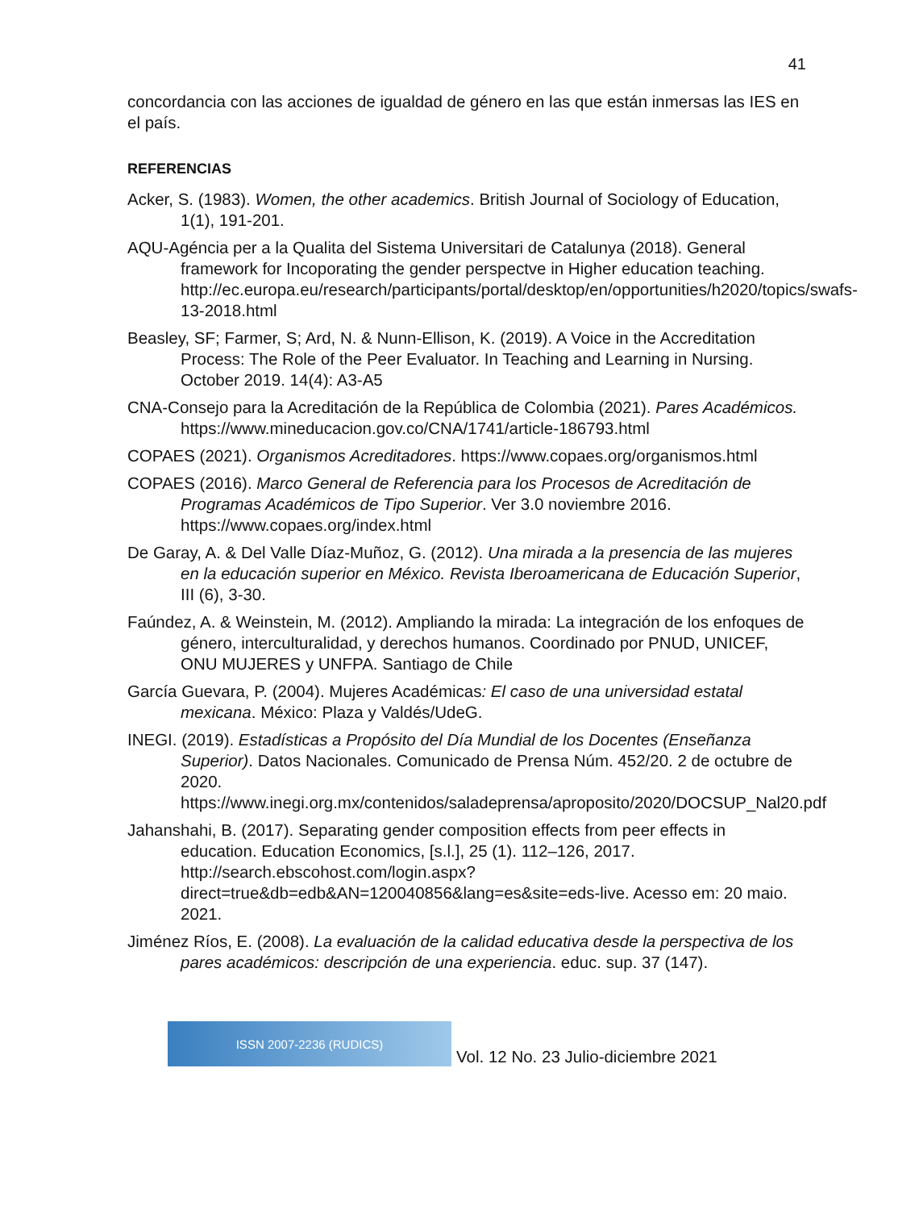41
concordancia con las acciones de igualdad de género en las que están inmersas las IES en el país.
REFERENCIAS
Acker, S. (1983). Women, the other academics. British Journal of Sociology of Education, 1(1), 191-201.
AQU-Agéncia per a la Qualita del Sistema Universitari de Catalunya (2018). General framework for Incoporating the gender perspectve in Higher education teaching. http://ec.europa.eu/research/participants/portal/desktop/en/opportunities/h2020/topics/swafs-13-2018.html
Beasley, SF; Farmer, S; Ard, N. & Nunn-Ellison, K. (2019). A Voice in the Accreditation Process: The Role of the Peer Evaluator. In Teaching and Learning in Nursing. October 2019. 14(4): A3-A5
CNA-Consejo para la Acreditación de la República de Colombia (2021). Pares Académicos. https://www.mineducacion.gov.co/CNA/1741/article-186793.html
COPAES (2021). Organismos Acreditadores. https://www.copaes.org/organismos.html
COPAES (2016). Marco General de Referencia para los Procesos de Acreditación de Programas Académicos de Tipo Superior. Ver 3.0 noviembre 2016. https://www.copaes.org/index.html
De Garay, A. & Del Valle Díaz-Muñoz, G. (2012). Una mirada a la presencia de las mujeres en la educación superior en México. Revista Iberoamericana de Educación Superior, III (6), 3-30.
Faúndez, A. & Weinstein, M. (2012). Ampliando la mirada: La integración de los enfoques de género, interculturalidad, y derechos humanos. Coordinado por PNUD, UNICEF, ONU MUJERES y UNFPA. Santiago de Chile
García Guevara, P. (2004). Mujeres Académicas: El caso de una universidad estatal mexicana. México: Plaza y Valdés/UdeG.
INEGI. (2019). Estadísticas a Propósito del Día Mundial de los Docentes (Enseñanza Superior). Datos Nacionales. Comunicado de Prensa Núm. 452/20. 2 de octubre de 2020. https://www.inegi.org.mx/contenidos/saladeprensa/aproposito/2020/DOCSUP_Nal20.pdf
Jahanshahi, B. (2017). Separating gender composition effects from peer effects in education. Education Economics, [s.l.], 25 (1). 112–126, 2017. http://search.ebscohost.com/login.aspx?direct=true&db=edb&AN=120040856&lang=es&site=eds-live. Acesso em: 20 maio. 2021.
Jiménez Ríos, E. (2008). La evaluación de la calidad educativa desde la perspectiva de los pares académicos: descripción de una experiencia. educ. sup. 37 (147).
ISSN 2007-2236 (RUDICS)
Vol. 12 No. 23 Julio-diciembre 2021